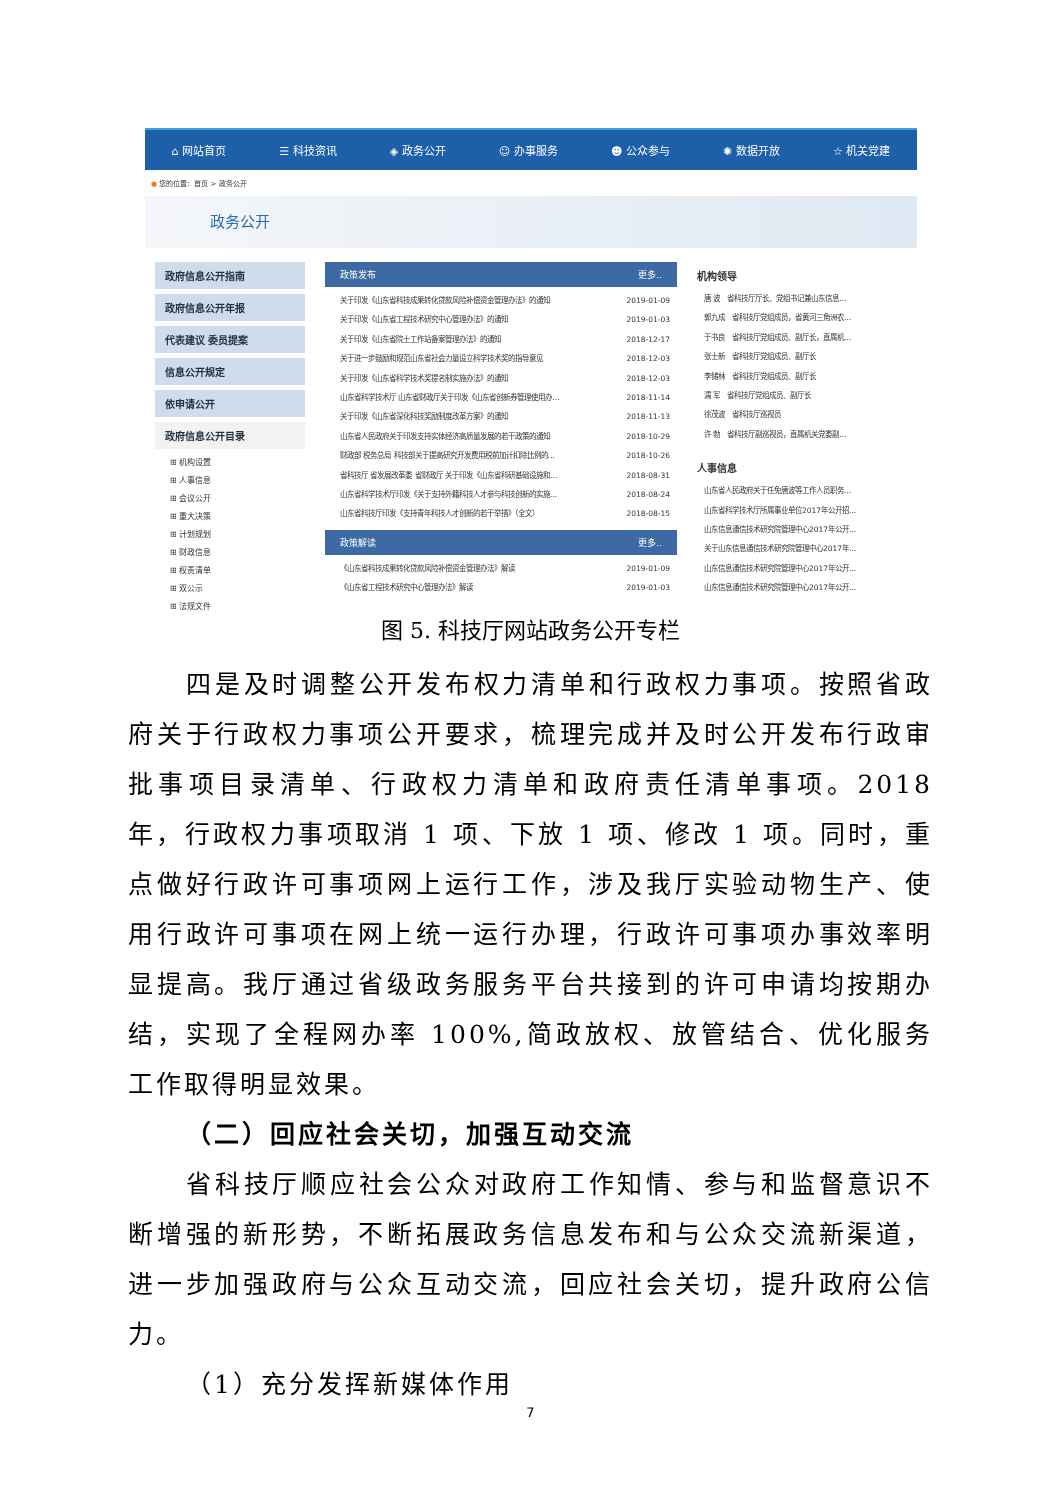⌂ 网站首页 ☰ 科技资讯 ◈ 政务公开 ☺ 办事服务 ☻ 公众参与 ✺ 数据开放 ☆ 机关党建
● 您的位置：首页 > 政务公开
政务公开
政府信息公开指南
政府信息公开年报
代表建议 委员提案
信息公开规定
依申请公开
政府信息公开目录
⊞ 机构设置
⊞ 人事信息
⊞ 会议公开
⊞ 重大决策
⊞ 计划规划
⊞ 财政信息
⊞ 权责清单
⊞ 双公示
⊞ 法规文件
政策发布 更多..
关于印发《山东省科技成果转化贷款风险补偿资金管理办法》的通知 2019-01-09
关于印发《山东省工程技术研究中心管理办法》的通知 2019-01-03
关于印发《山东省院士工作站备案管理办法》的通知 2018-12-17
关于进一步鼓励和规范山东省社会力量设立科学技术奖的指导意见 2018-12-03
关于印发《山东省科学技术奖提名制实施办法》的通知 2018-12-03
山东省科学技术厅 山东省财政厅关于印发《山东省创新券管理使用办... 2018-11-14
关于印发《山东省深化科技奖励制度改革方案》的通知 2018-11-13
山东省人民政府关于印发支持实体经济高质量发展的若干政策的通知 2018-10-29
财政部 税务总局 科技部关于提高研究开发费用税前加计扣除比例的... 2018-10-26
省科技厅 省发展改革委 省财政厅 关于印发《山东省科研基础设施和... 2018-08-31
山东省科学技术厅印发《关于支持外籍科技人才参与科技创新的实施... 2018-08-24
山东省科技厅印发《支持青年科技人才创新的若干举措》（全文） 2018-08-15
政策解读 更多..
《山东省科技成果转化贷款风险补偿资金管理办法》解读 2019-01-09
《山东省工程技术研究中心管理办法》解读 2019-01-03
机构领导
唐 波　省科技厅厅长、党组书记兼山东信息...
郭九成　省科技厅党组成员，省黄河三角洲农...
于书良　省科技厅党组成员、副厅长，直属机...
张士新　省科技厅党组成员、副厅长
李储林　省科技厅党组成员、副厅长
濡 军　省科技厅党组成员、副厅长
徐茂波　省科技厅巡视员
许 勃　省科技厅副巡视员，直属机关党委副...
人事信息
山东省人民政府关于任免唐波等工作人员职务...
山东省科学技术厅所属事业单位2017年公开招...
山东信息通信技术研究院管理中心2017年公开...
关于山东信息通信技术研究院管理中心2017年...
山东信息通信技术研究院管理中心2017年公开...
山东信息通信技术研究院管理中心2017年公开...
图 5. 科技厅网站政务公开专栏
四是及时调整公开发布权力清单和行政权力事项。按照省政府关于行政权力事项公开要求，梳理完成并及时公开发布行政审批事项目录清单、行政权力清单和政府责任清单事项。2018 年，行政权力事项取消 1 项、下放 1 项、修改 1 项。同时，重点做好行政许可事项网上运行工作，涉及我厅实验动物生产、使用行政许可事项在网上统一运行办理，行政许可事项办事效率明显提高。我厅通过省级政务服务平台共接到的许可申请均按期办结，实现了全程网办率 100%,简政放权、放管结合、优化服务工作取得明显效果。
（二）回应社会关切，加强互动交流
省科技厅顺应社会公众对政府工作知情、参与和监督意识不断增强的新形势，不断拓展政务信息发布和与公众交流新渠道，进一步加强政府与公众互动交流，回应社会关切，提升政府公信力。
（1）充分发挥新媒体作用
7